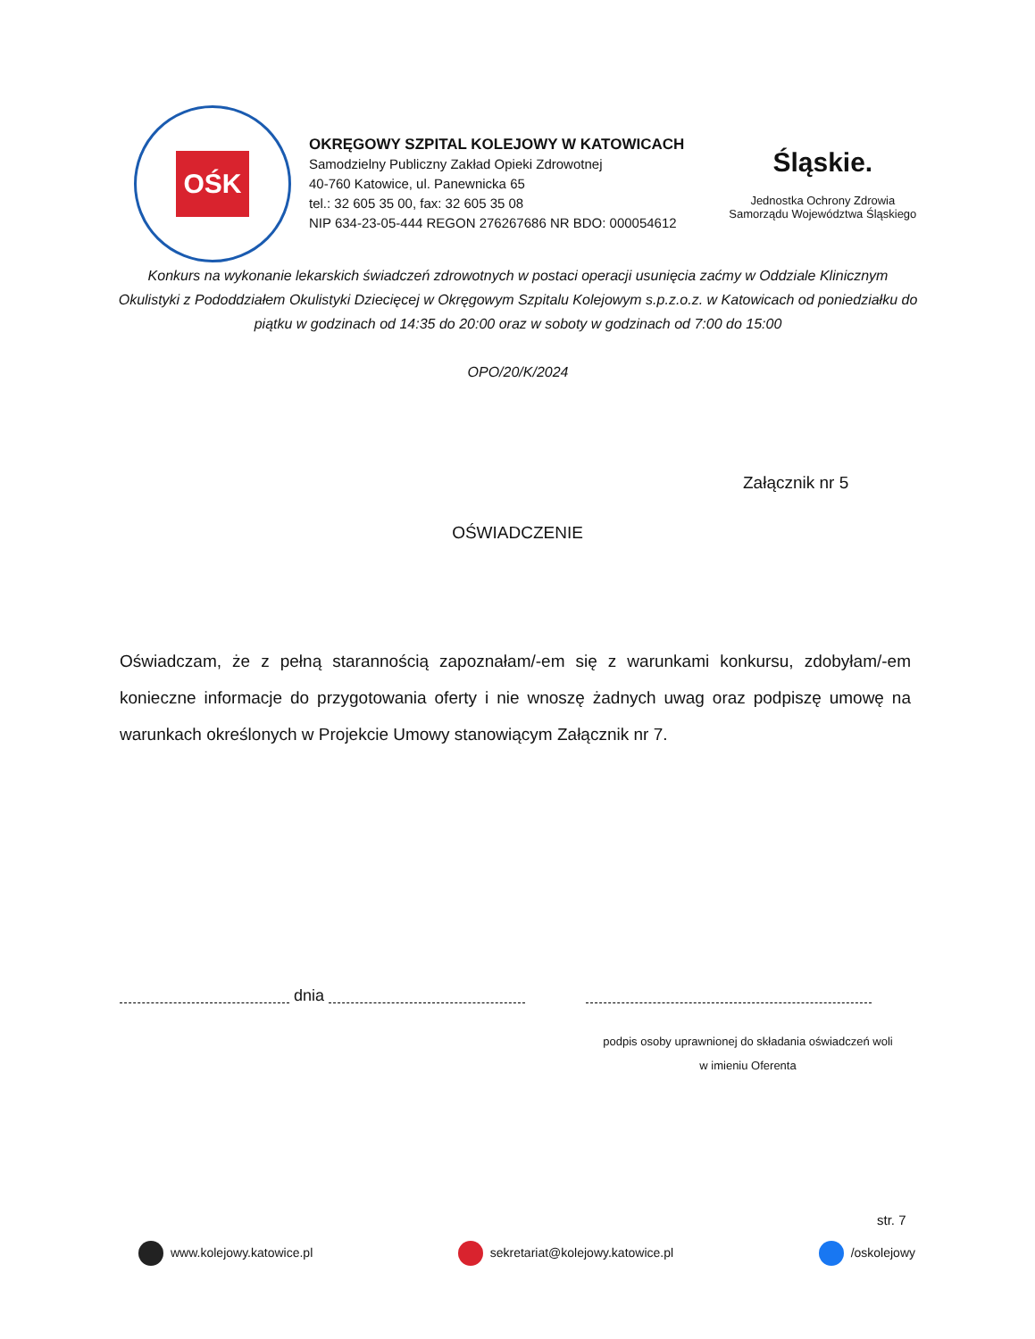OŚK
OKRĘGOWY SZPITAL KOLEJOWY W KATOWICACH
Samodzielny Publiczny Zakład Opieki Zdrowotnej
40-760 Katowice, ul. Panewnicka 65
tel.: 32 605 35 00, fax: 32 605 35 08
NIP 634-23-05-444 REGON 276267686 NR BDO: 000054612
Śląskie.
Jednostka Ochrony Zdrowia
Samorządu Województwa Śląskiego
Konkurs na wykonanie lekarskich świadczeń zdrowotnych w postaci operacji usunięcia zaćmy w Oddziale Klinicznym Okulistyki z Pododdziałem Okulistyki Dziecięcej w Okręgowym Szpitalu Kolejowym s.p.z.o.z. w Katowicach od poniedziałku do piątku w godzinach od 14:35 do 20:00 oraz w soboty w godzinach od 7:00 do 15:00
OPO/20/K/2024
Załącznik nr 5
OŚWIADCZENIE
Oświadczam, że z pełną starannością zapoznałam/-em się z warunkami konkursu, zdobyłam/-em konieczne informacje do przygotowania oferty i nie wnoszę żadnych uwag oraz podpiszę umowę na warunkach określonych w Projekcie Umowy stanowiącym Załącznik nr 7.
dnia
podpis osoby uprawnionej do składania oświadczeń woli
w imieniu Oferenta
str. 7
www.kolejowy.katowice.pl sekretariat@kolejowy.katowice.pl /oskolejowy